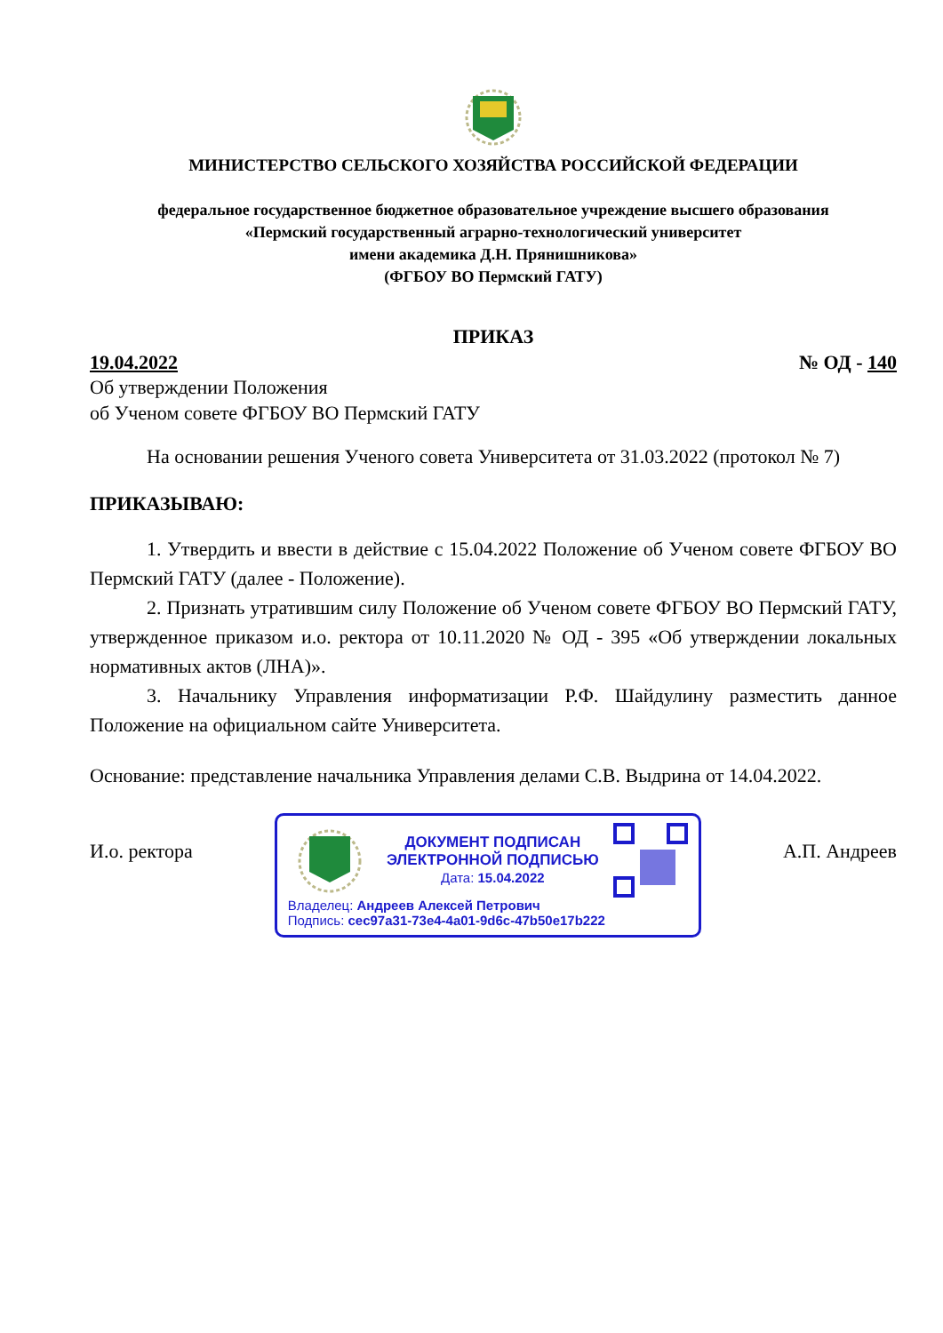МИНИСТЕРСТВО СЕЛЬСКОГО ХОЗЯЙСТВА РОССИЙСКОЙ ФЕДЕРАЦИИ
федеральное государственное бюджетное образовательное учреждение высшего образования
«Пермский государственный аграрно-технологический университет
имени академика Д.Н. Прянишникова»
(ФГБОУ ВО Пермский ГАТУ)
ПРИКАЗ
19.04.2022 № ОД - 140
Об утверждении Положения
об Ученом совете ФГБОУ ВО Пермский ГАТУ
На основании решения Ученого совета Университета от 31.03.2022 (протокол № 7)
ПРИКАЗЫВАЮ:
1. Утвердить и ввести в действие с 15.04.2022 Положение об Ученом совете ФГБОУ ВО Пермский ГАТУ (далее - Положение).
2. Признать утратившим силу Положение об Ученом совете ФГБОУ ВО Пермский ГАТУ, утвержденное приказом и.о. ректора от 10.11.2020 № ОД - 395 «Об утверждении локальных нормативных актов (ЛНА)».
3. Начальнику Управления информатизации Р.Ф. Шайдулину разместить данное Положение на официальном сайте Университета.
Основание: представление начальника Управления делами С.В. Выдрина от 14.04.2022.
И.о. ректора
ДОКУМЕНТ ПОДПИСАН
ЭЛЕКТРОННОЙ ПОДПИСЬЮ
Дата: 15.04.2022
Владелец: Андреев Алексей Петрович
Подпись: cec97a31-73e4-4a01-9d6c-47b50e17b222
А.П. Андреев